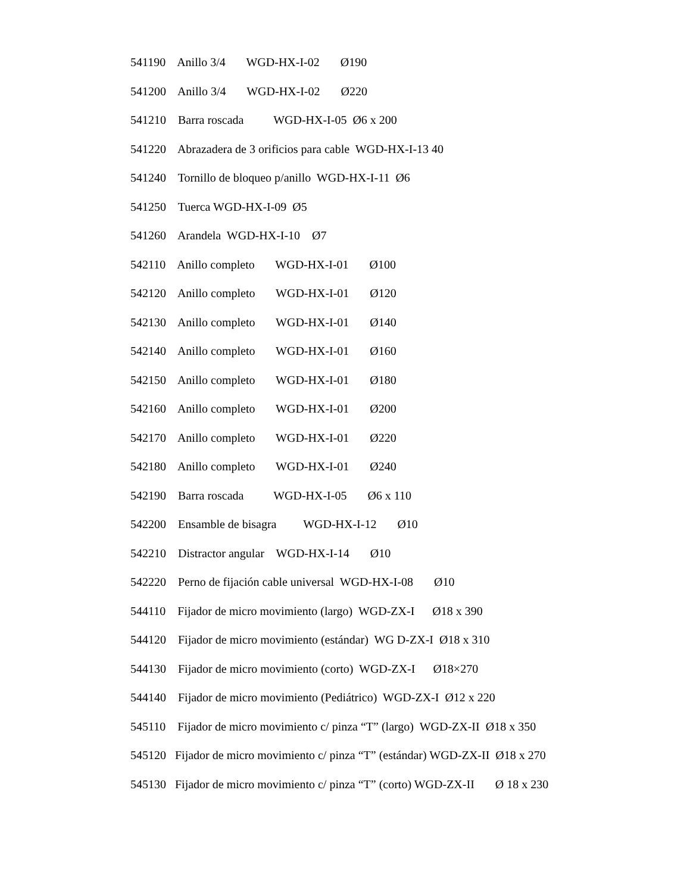541190 Anillo 3/4 WGD-HX-I-02 Ø190
541200 Anillo 3/4 WGD-HX-I-02 Ø220
541210 Barra roscada WGD-HX-I-05 Ø6 x 200
541220 Abrazadera de 3 orificios para cable WGD-HX-I-13 40
541240 Tornillo de bloqueo p/anillo WGD-HX-I-11 Ø6
541250 Tuerca WGD-HX-I-09 Ø5
541260 Arandela WGD-HX-I-10 Ø7
542110 Anillo completo WGD-HX-I-01 Ø100
542120 Anillo completo WGD-HX-I-01 Ø120
542130 Anillo completo WGD-HX-I-01 Ø140
542140 Anillo completo WGD-HX-I-01 Ø160
542150 Anillo completo WGD-HX-I-01 Ø180
542160 Anillo completo WGD-HX-I-01 Ø200
542170 Anillo completo WGD-HX-I-01 Ø220
542180 Anillo completo WGD-HX-I-01 Ø240
542190 Barra roscada WGD-HX-I-05 Ø6 x 110
542200 Ensamble de bisagra WGD-HX-I-12 Ø10
542210 Distractor angular WGD-HX-I-14 Ø10
542220 Perno de fijación cable universal WGD-HX-I-08 Ø10
544110 Fijador de micro movimiento (largo) WGD-ZX-I Ø18 x 390
544120 Fijador de micro movimiento (estándar) WG D-ZX-I Ø18 x 310
544130 Fijador de micro movimiento (corto) WGD-ZX-I Ø18×270
544140 Fijador de micro movimiento (Pediátrico) WGD-ZX-I Ø12 x 220
545110 Fijador de micro movimiento c/ pinza “T” (largo) WGD-ZX-II Ø18 x 350
545120 Fijador de micro movimiento c/ pinza “T” (estándar) WGD-ZX-II Ø18 x 270
545130 Fijador de micro movimiento c/ pinza “T” (corto) WGD-ZX-II Ø 18 x 230